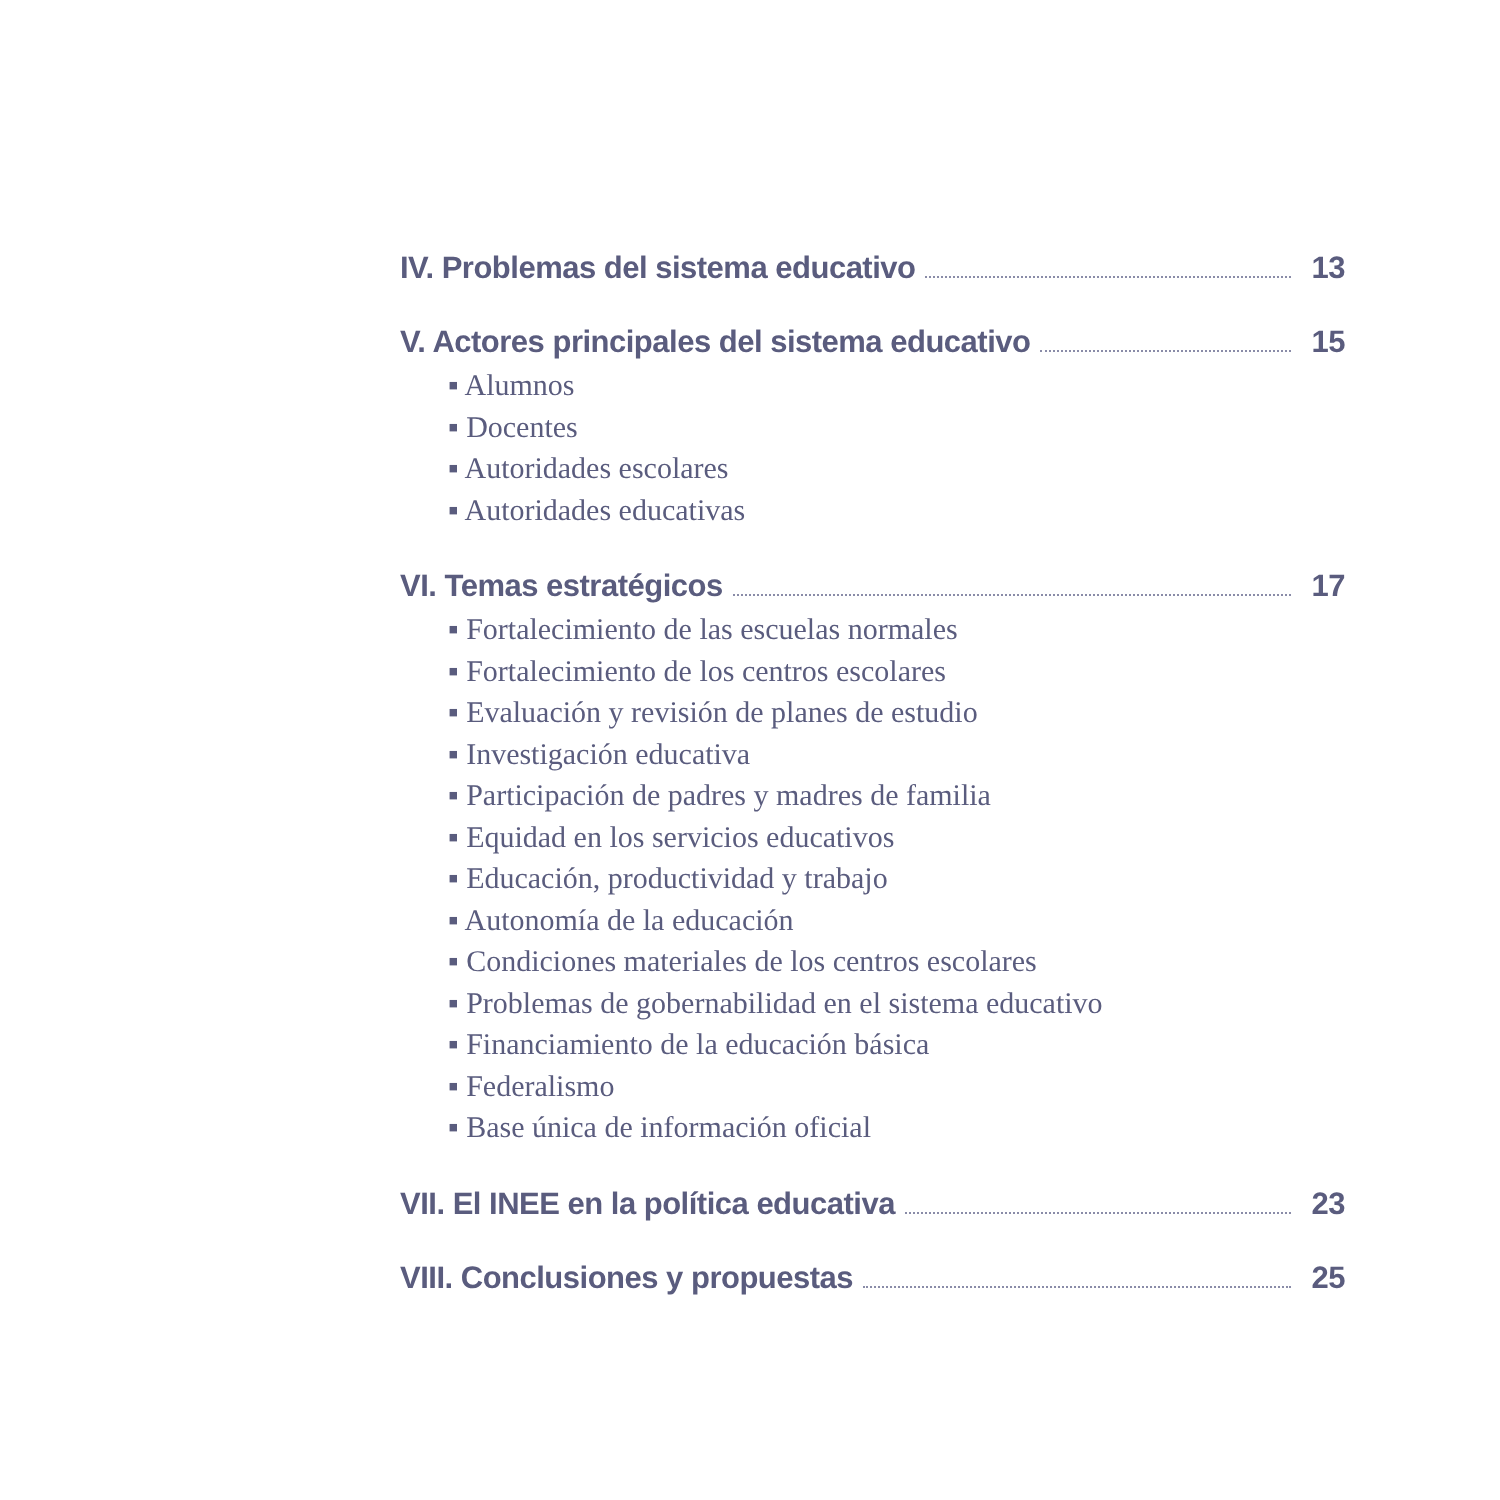IV. Problemas del sistema educativo 13
V. Actores principales del sistema educativo 15
▪ Alumnos
▪ Docentes
▪ Autoridades escolares
▪ Autoridades educativas
VI. Temas estratégicos 17
▪ Fortalecimiento de las escuelas normales
▪ Fortalecimiento de los centros escolares
▪ Evaluación y revisión de planes de estudio
▪ Investigación educativa
▪ Participación de padres y madres de familia
▪ Equidad en los servicios educativos
▪ Educación, productividad y trabajo
▪ Autonomía de la educación
▪ Condiciones materiales de los centros escolares
▪ Problemas de gobernabilidad en el sistema educativo
▪ Financiamiento de la educación básica
▪ Federalismo
▪ Base única de información oficial
VII. El INEE en la política educativa 23
VIII. Conclusiones y propuestas 25